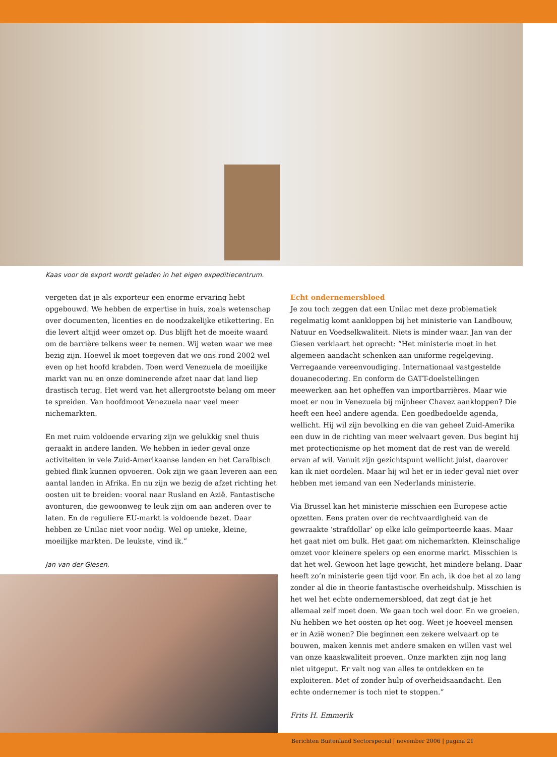Kaas voor de export wordt geladen in het eigen expeditiecentrum.
vergeten dat je als exporteur een enorme ervaring hebt opgebouwd. We hebben de expertise in huis, zoals wetenschap over documenten, licenties en de noodzakelijke etikettering. En die levert altijd weer omzet op. Dus blijft het de moeite waard om de barrière telkens weer te nemen. Wij weten waar we mee bezig zijn. Hoewel ik moet toegeven dat we ons rond 2002 wel even op het hoofd krabden. Toen werd Venezuela de moeilijke markt van nu en onze dominerende afzet naar dat land liep drastisch terug. Het werd van het allergrootste belang om meer te spreiden. Van hoofdmoot Venezuela naar veel meer nichemarkten.
En met ruim voldoende ervaring zijn we gelukkig snel thuis geraakt in andere landen. We hebben in ieder geval onze activiteiten in vele Zuid-Amerikaanse landen en het Caraïbisch gebied flink kunnen opvoeren. Ook zijn we gaan leveren aan een aantal landen in Afrika. En nu zijn we bezig de afzet richting het oosten uit te breiden: vooral naar Rusland en Azië. Fantastische avonturen, die gewoonweg te leuk zijn om aan anderen over te laten. En de reguliere EU-markt is voldoende bezet. Daar hebben ze Unilac niet voor nodig. Wel op unieke, kleine, moeilijke markten. De leukste, vind ik.”
Jan van der Giesen.
Echt ondernemersbloed
Je zou toch zeggen dat een Unilac met deze problematiek regelmatig komt aankloppen bij het ministerie van Landbouw, Natuur en Voedselkwaliteit. Niets is minder waar. Jan van der Giesen verklaart het oprecht: “Het ministerie moet in het algemeen aandacht schenken aan uniforme regelgeving. Verregaande vereenvoudiging. Internationaal vastgestelde douanecodering. En conform de GATT-doelstellingen meewerken aan het opheffen van importbarrières. Maar wie moet er nou in Venezuela bij mijnheer Chavez aankloppen? Die heeft een heel andere agenda. Een goedbedoelde agenda, wellicht. Hij wil zijn bevolking en die van geheel Zuid-Amerika een duw in de richting van meer welvaart geven. Dus begint hij met protectionisme op het moment dat de rest van de wereld ervan af wil. Vanuit zijn gezichtspunt wellicht juist, daarover kan ik niet oordelen. Maar hij wil het er in ieder geval niet over hebben met iemand van een Nederlands ministerie.
Via Brussel kan het ministerie misschien een Europese actie opzetten. Eens praten over de rechtvaardigheid van de gewraakte ‘strafdollar’ op elke kilo geïmporteerde kaas. Maar het gaat niet om bulk. Het gaat om nichemarkten. Kleinschalige omzet voor kleinere spelers op een enorme markt. Misschien is dat het wel. Gewoon het lage gewicht, het mindere belang. Daar heeft zo’n ministerie geen tijd voor. En ach, ik doe het al zo lang zonder al die in theorie fantastische overheidshulp. Misschien is het wel het echte ondernemersbloed, dat zegt dat je het allemaal zelf moet doen. We gaan toch wel door. En we groeien. Nu hebben we het oosten op het oog. Weet je hoeveel mensen er in Azië wonen? Die beginnen een zekere welvaart op te bouwen, maken kennis met andere smaken en willen vast wel van onze kaaskwaliteit proeven. Onze markten zijn nog lang niet uitgeput. Er valt nog van alles te ontdekken en te exploiteren. Met of zonder hulp of overheidsaandacht. Een echte ondernemer is toch niet te stoppen.”
Frits H. Emmerik
Berichten Buitenland Sectorspecial | november 2006 | pagina 21